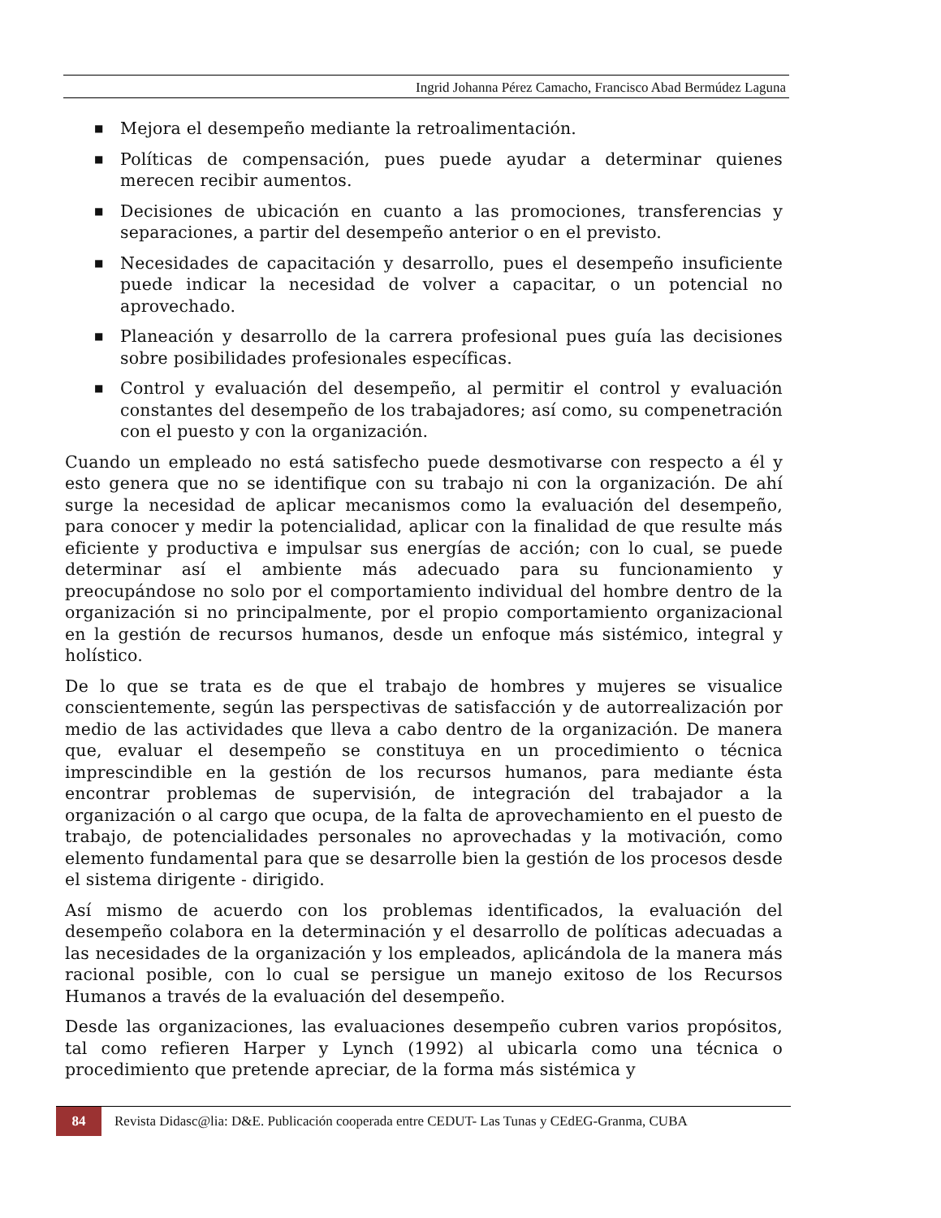Ingrid Johanna Pérez Camacho, Francisco Abad Bermúdez Laguna
■ Mejora el desempeño mediante la retroalimentación.
■ Políticas de compensación, pues puede ayudar a determinar quienes merecen recibir aumentos.
■ Decisiones de ubicación en cuanto a las promociones, transferencias y separaciones, a partir del desempeño anterior o en el previsto.
■ Necesidades de capacitación y desarrollo, pues el desempeño insuficiente puede indicar la necesidad de volver a capacitar, o un potencial no aprovechado.
■ Planeación y desarrollo de la carrera profesional pues guía las decisiones sobre posibilidades profesionales específicas.
■ Control y evaluación del desempeño, al permitir el control y evaluación constantes del desempeño de los trabajadores; así como, su compenetración con el puesto y con la organización.
Cuando un empleado no está satisfecho puede desmotivarse con respecto a él y esto genera que no se identifique con su trabajo ni con la organización. De ahí surge la necesidad de aplicar mecanismos como la evaluación del desempeño, para conocer y medir la potencialidad, aplicar con la finalidad de que resulte más eficiente y productiva e impulsar sus energías de acción; con lo cual, se puede determinar así el ambiente más adecuado para su funcionamiento y preocupándose no solo por el comportamiento individual del hombre dentro de la organización si no principalmente, por el propio comportamiento organizacional en la gestión de recursos humanos, desde un enfoque más sistémico, integral y holístico.
De lo que se trata es de que el trabajo de hombres y mujeres se visualice conscientemente, según las perspectivas de satisfacción y de autorrealización por medio de las actividades que lleva a cabo dentro de la organización. De manera que, evaluar el desempeño se constituya en un procedimiento o técnica imprescindible en la gestión de los recursos humanos, para mediante ésta encontrar problemas de supervisión, de integración del trabajador a la organización o al cargo que ocupa, de la falta de aprovechamiento en el puesto de trabajo, de potencialidades personales no aprovechadas y la motivación, como elemento fundamental para que se desarrolle bien la gestión de los procesos desde el sistema dirigente - dirigido.
Así mismo de acuerdo con los problemas identificados, la evaluación del desempeño colabora en la determinación y el desarrollo de políticas adecuadas a las necesidades de la organización y los empleados, aplicándola de la manera más racional posible, con lo cual se persigue un manejo exitoso de los Recursos Humanos a través de la evaluación del desempeño.
Desde las organizaciones, las evaluaciones desempeño cubren varios propósitos, tal como refieren Harper y Lynch (1992) al ubicarla como una técnica o procedimiento que pretende apreciar, de la forma más sistémica y
84 Revista Didasc@lia: D&E. Publicación cooperada entre CEDUT- Las Tunas y CEdEG-Granma, CUBA